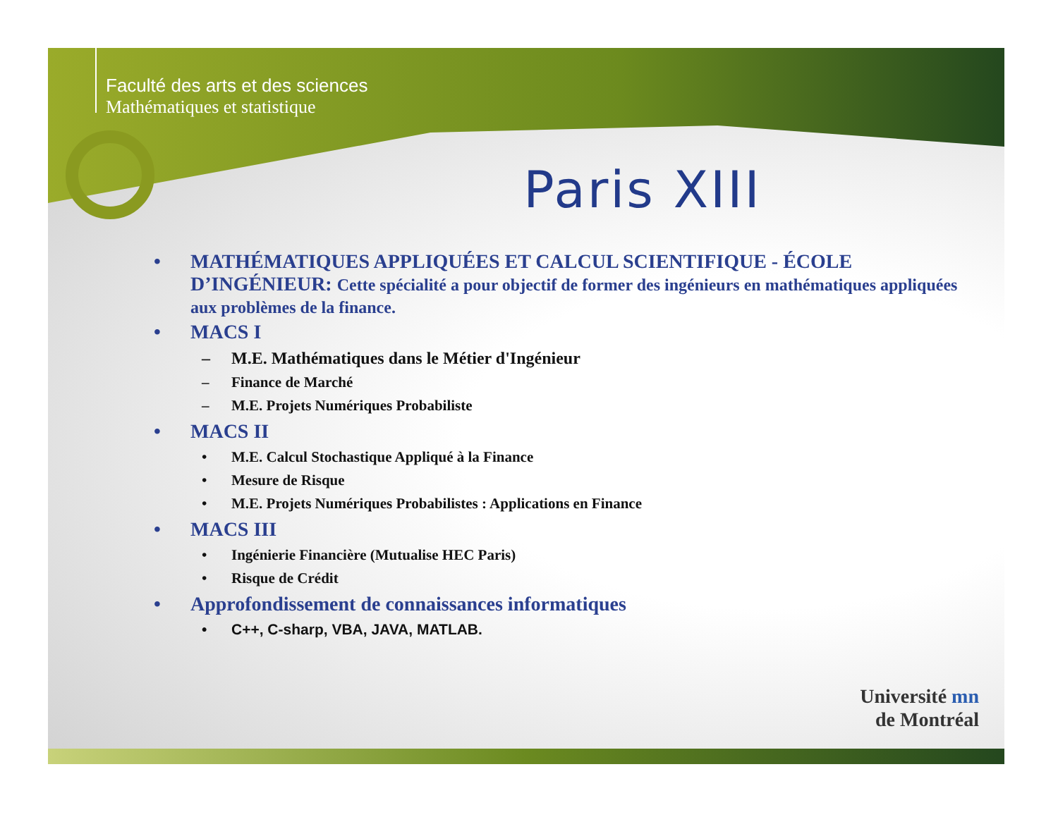Faculté des arts et des sciences
Mathématiques et statistique
Paris XIII
• MATHÉMATIQUES APPLIQUÉES ET CALCUL SCIENTIFIQUE - ÉCOLE D’INGÉNIEUR: Cette spécialité a pour objectif de former des ingénieurs en mathématiques appliquées aux problèmes de la finance.
• MACS I
– M.E. Mathématiques dans le Métier d'Ingénieur
– Finance de Marché
– M.E. Projets Numériques Probabiliste
• MACS II
• M.E. Calcul Stochastique Appliqué à la Finance
• Mesure de Risque
• M.E. Projets Numériques Probabilistes : Applications en Finance
• MACS III
• Ingénierie Financière (Mutualise HEC Paris)
• Risque de Crédit
• Approfondissement de connaissances informatiques
• C++, C-sharp, VBA, JAVA, MATLAB.
Université mn
de Montréal